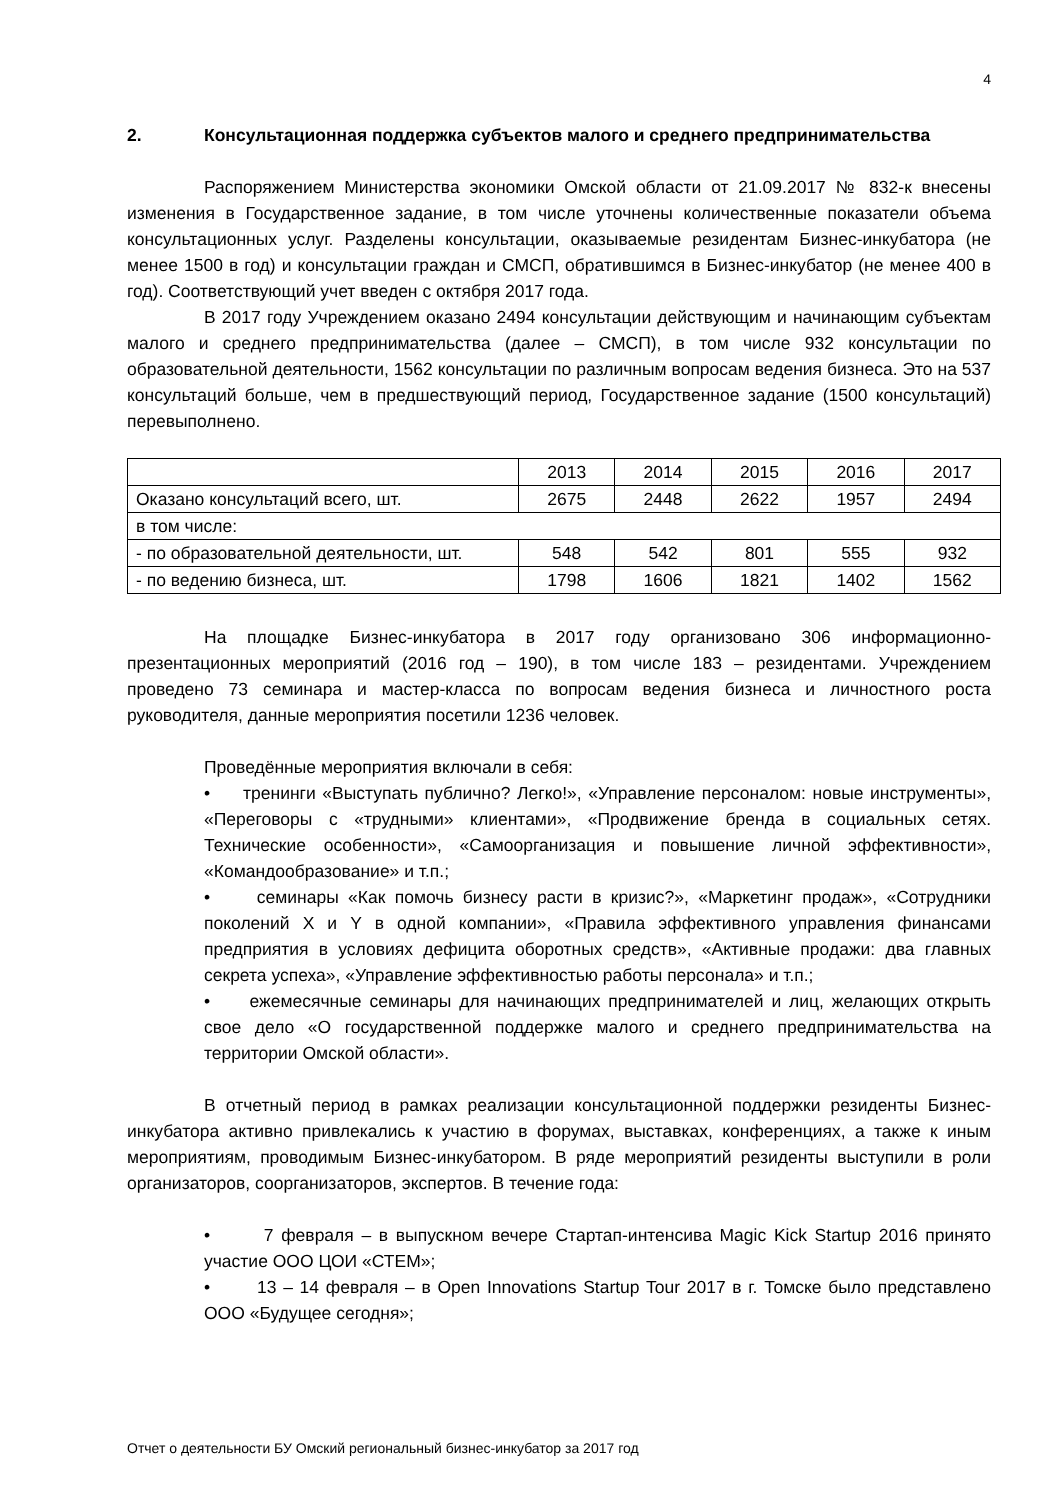4
2. Консультационная поддержка субъектов малого и среднего предпринимательства
Распоряжением Министерства экономики Омской области от 21.09.2017 № 832-к внесены изменения в Государственное задание, в том числе уточнены количественные показатели объема консультационных услуг. Разделены консультации, оказываемые резидентам Бизнес-инкубатора (не менее 1500 в год) и консультации граждан и СМСП, обратившимся в Бизнес-инкубатор (не менее 400 в год). Соответствующий учет введен с октября 2017 года.
В 2017 году Учреждением оказано 2494 консультации действующим и начинающим субъектам малого и среднего предпринимательства (далее – СМСП), в том числе 932 консультации по образовательной деятельности, 1562 консультации по различным вопросам ведения бизнеса. Это на 537 консультаций больше, чем в предшествующий период, Государственное задание (1500 консультаций) перевыполнено.
| | 2013 | 2014 | 2015 | 2016 | 2017 |
| Оказано консультаций всего, шт. | 2675 | 2448 | 2622 | 1957 | 2494 |
| в том числе: | | | | | |
| - по образовательной деятельности, шт. | 548 | 542 | 801 | 555 | 932 |
| - по ведению бизнеса, шт. | 1798 | 1606 | 1821 | 1402 | 1562 |
На площадке Бизнес-инкубатора в 2017 году организовано 306 информационно-презентационных мероприятий (2016 год – 190), в том числе 183 – резидентами. Учреждением проведено 73 семинара и мастер-класса по вопросам ведения бизнеса и личностного роста руководителя, данные мероприятия посетили 1236 человек.
Проведённые мероприятия включали в себя:
• тренинги «Выступать публично? Легко!», «Управление персоналом: новые инструменты», «Переговоры с «трудными» клиентами», «Продвижение бренда в социальных сетях. Технические особенности», «Самоорганизация и повышение личной эффективности», «Командообразование» и т.п.;
• семинары «Как помочь бизнесу расти в кризис?», «Маркетинг продаж», «Сотрудники поколений X и Y в одной компании», «Правила эффективного управления финансами предприятия в условиях дефицита оборотных средств», «Активные продажи: два главных секрета успеха», «Управление эффективностью работы персонала» и т.п.;
• ежемесячные семинары для начинающих предпринимателей и лиц, желающих открыть свое дело «О государственной поддержке малого и среднего предпринимательства на территории Омской области».
В отчетный период в рамках реализации консультационной поддержки резиденты Бизнес-инкубатора активно привлекались к участию в форумах, выставках, конференциях, а также к иным мероприятиям, проводимым Бизнес-инкубатором. В ряде мероприятий резиденты выступили в роли организаторов, соорганизаторов, экспертов. В течение года:
• 7 февраля – в выпускном вечере Стартап-интенсива Magic Kick Startup 2016 принято участие ООО ЦОИ «СТЕМ»;
• 13 – 14 февраля – в Open Innovations Startup Tour 2017 в г. Томске было представлено ООО «Будущее сегодня»;
Отчет о деятельности БУ Омский региональный бизнес-инкубатор за 2017 год